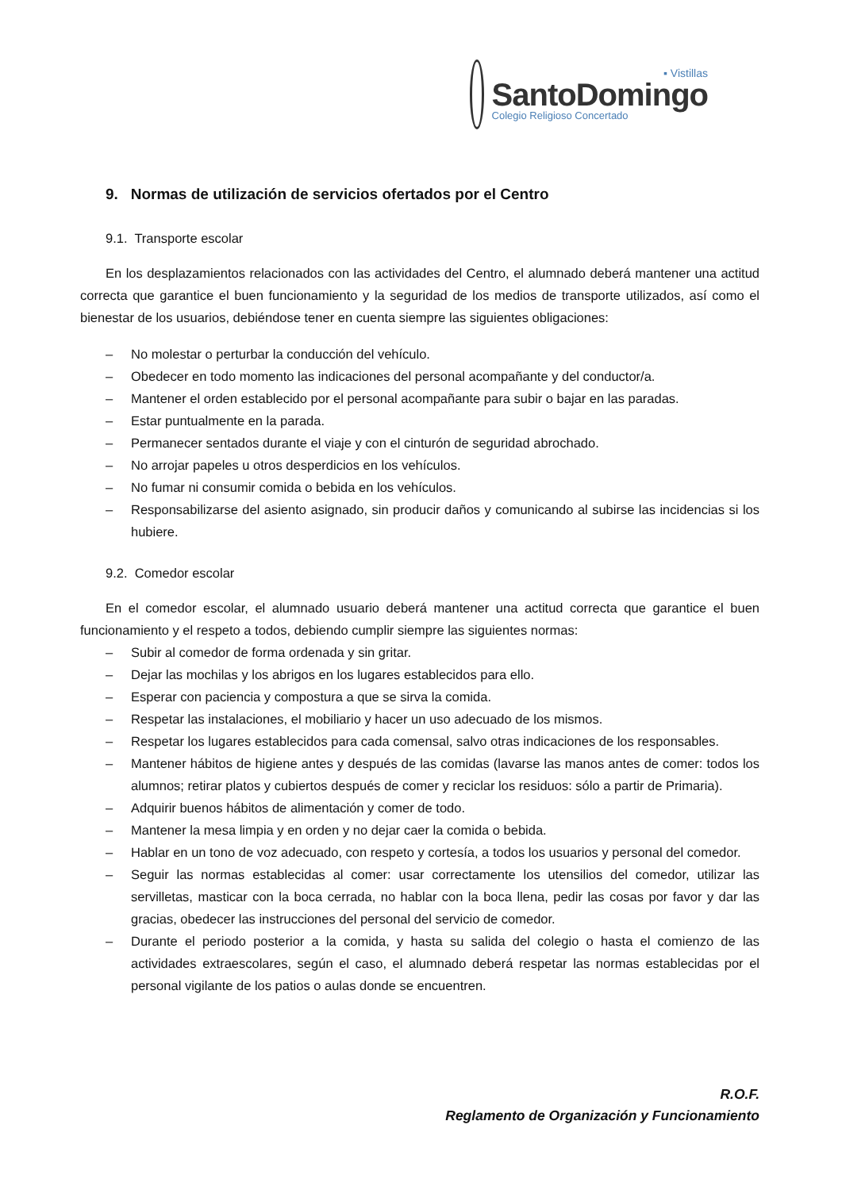▪ Vistillas
SantoDomingo
Colegio Religioso Concertado
9. Normas de utilización de servicios ofertados por el Centro
9.1. Transporte escolar
En los desplazamientos relacionados con las actividades del Centro, el alumnado deberá mantener una actitud correcta que garantice el buen funcionamiento y la seguridad de los medios de transporte utilizados, así como el bienestar de los usuarios, debiéndose tener en cuenta siempre las siguientes obligaciones:
– No molestar o perturbar la conducción del vehículo.
– Obedecer en todo momento las indicaciones del personal acompañante y del conductor/a.
– Mantener el orden establecido por el personal acompañante para subir o bajar en las paradas.
– Estar puntualmente en la parada.
– Permanecer sentados durante el viaje y con el cinturón de seguridad abrochado.
– No arrojar papeles u otros desperdicios en los vehículos.
– No fumar ni consumir comida o bebida en los vehículos.
– Responsabilizarse del asiento asignado, sin producir daños y comunicando al subirse las incidencias si los hubiere.
9.2. Comedor escolar
En el comedor escolar, el alumnado usuario deberá mantener una actitud correcta que garantice el buen funcionamiento y el respeto a todos, debiendo cumplir siempre las siguientes normas:
– Subir al comedor de forma ordenada y sin gritar.
– Dejar las mochilas y los abrigos en los lugares establecidos para ello.
– Esperar con paciencia y compostura a que se sirva la comida.
– Respetar las instalaciones, el mobiliario y hacer un uso adecuado de los mismos.
– Respetar los lugares establecidos para cada comensal, salvo otras indicaciones de los responsables.
– Mantener hábitos de higiene antes y después de las comidas (lavarse las manos antes de comer: todos los alumnos; retirar platos y cubiertos después de comer y reciclar los residuos: sólo a partir de Primaria).
– Adquirir buenos hábitos de alimentación y comer de todo.
– Mantener la mesa limpia y en orden y no dejar caer la comida o bebida.
– Hablar en un tono de voz adecuado, con respeto y cortesía, a todos los usuarios y personal del comedor.
– Seguir las normas establecidas al comer: usar correctamente los utensilios del comedor, utilizar las servilletas, masticar con la boca cerrada, no hablar con la boca llena, pedir las cosas por favor y dar las gracias, obedecer las instrucciones del personal del servicio de comedor.
– Durante el periodo posterior a la comida, y hasta su salida del colegio o hasta el comienzo de las actividades extraescolares, según el caso, el alumnado deberá respetar las normas establecidas por el personal vigilante de los patios o aulas donde se encuentren.
R.O.F.
Reglamento de Organización y Funcionamiento